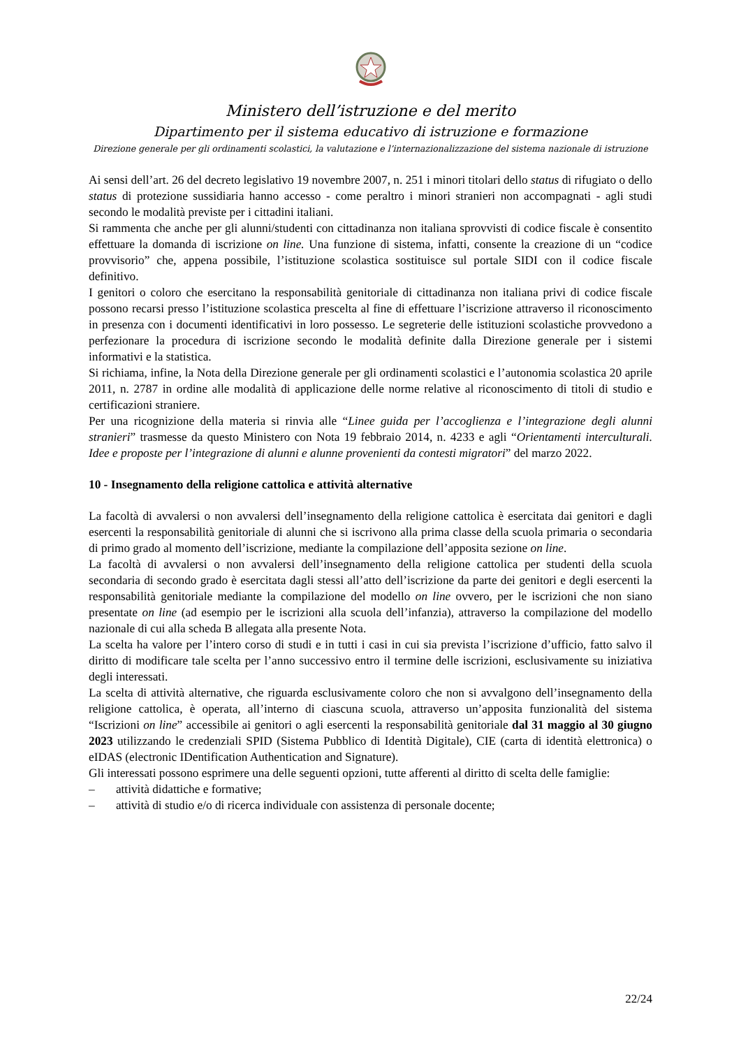Ministero dell’istruzione e del merito
Dipartimento per il sistema educativo di istruzione e formazione
Direzione generale per gli ordinamenti scolastici, la valutazione e l’internazionalizzazione del sistema nazionale di istruzione
Ai sensi dell’art. 26 del decreto legislativo 19 novembre 2007, n. 251 i minori titolari dello status di rifugiato o dello status di protezione sussidiaria hanno accesso - come peraltro i minori stranieri non accompagnati - agli studi secondo le modalità previste per i cittadini italiani.
Si rammenta che anche per gli alunni/studenti con cittadinanza non italiana sprovvisti di codice fiscale è consentito effettuare la domanda di iscrizione on line. Una funzione di sistema, infatti, consente la creazione di un “codice provvisorio” che, appena possibile, l’istituzione scolastica sostituisce sul portale SIDI con il codice fiscale definitivo.
I genitori o coloro che esercitano la responsabilità genitoriale di cittadinanza non italiana privi di codice fiscale possono recarsi presso l’istituzione scolastica prescelta al fine di effettuare l’iscrizione attraverso il riconoscimento in presenza con i documenti identificativi in loro possesso. Le segreterie delle istituzioni scolastiche provvedono a perfezionare la procedura di iscrizione secondo le modalità definite dalla Direzione generale per i sistemi informativi e la statistica.
Si richiama, infine, la Nota della Direzione generale per gli ordinamenti scolastici e l’autonomia scolastica 20 aprile 2011, n. 2787 in ordine alle modalità di applicazione delle norme relative al riconoscimento di titoli di studio e certificazioni straniere.
Per una ricognizione della materia si rinvia alle “Linee guida per l’accoglienza e l’integrazione degli alunni stranieri” trasmesse da questo Ministero con Nota 19 febbraio 2014, n. 4233 e agli “Orientamenti interculturali. Idee e proposte per l’integrazione di alunni e alunne provenienti da contesti migratori” del marzo 2022.
10 - Insegnamento della religione cattolica e attività alternative
La facoltà di avvalersi o non avvalersi dell’insegnamento della religione cattolica è esercitata dai genitori e dagli esercenti la responsabilità genitoriale di alunni che si iscrivono alla prima classe della scuola primaria o secondaria di primo grado al momento dell’iscrizione, mediante la compilazione dell’apposita sezione on line.
La facoltà di avvalersi o non avvalersi dell’insegnamento della religione cattolica per studenti della scuola secondaria di secondo grado è esercitata dagli stessi all’atto dell’iscrizione da parte dei genitori e degli esercenti la responsabilità genitoriale mediante la compilazione del modello on line ovvero, per le iscrizioni che non siano presentate on line (ad esempio per le iscrizioni alla scuola dell’infanzia), attraverso la compilazione del modello nazionale di cui alla scheda B allegata alla presente Nota.
La scelta ha valore per l’intero corso di studi e in tutti i casi in cui sia prevista l’iscrizione d’ufficio, fatto salvo il diritto di modificare tale scelta per l’anno successivo entro il termine delle iscrizioni, esclusivamente su iniziativa degli interessati.
La scelta di attività alternative, che riguarda esclusivamente coloro che non si avvalgono dell’insegnamento della religione cattolica, è operata, all’interno di ciascuna scuola, attraverso un’apposita funzionalità del sistema “Iscrizioni on line” accessibile ai genitori o agli esercenti la responsabilità genitoriale dal 31 maggio al 30 giugno 2023 utilizzando le credenziali SPID (Sistema Pubblico di Identità Digitale), CIE (carta di identità elettronica) o eIDAS (electronic IDentification Authentication and Signature).
Gli interessati possono esprimere una delle seguenti opzioni, tutte afferenti al diritto di scelta delle famiglie:
– attività didattiche e formative;
– attività di studio e/o di ricerca individuale con assistenza di personale docente;
22/24